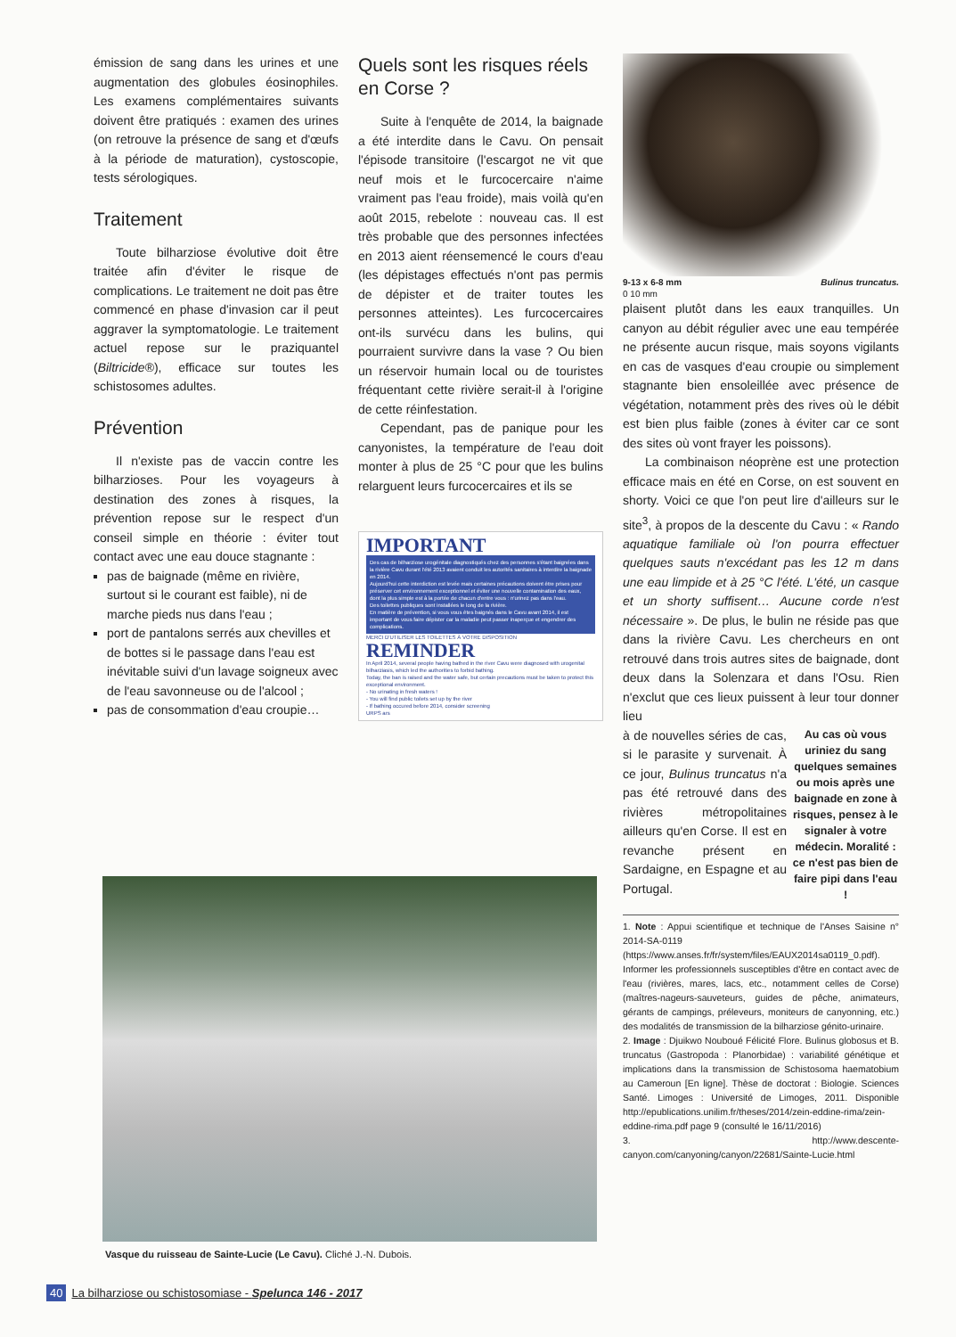émission de sang dans les urines et une augmentation des globules éosinophiles. Les examens complémentaires suivants doivent être pratiqués : examen des urines (on retrouve la présence de sang et d'œufs à la période de maturation), cystoscopie, tests sérologiques.
Traitement
Toute bilharziose évolutive doit être traitée afin d'éviter le risque de complications. Le traitement ne doit pas être commencé en phase d'invasion car il peut aggraver la symptomatologie. Le traitement actuel repose sur le praziquantel (Biltricide®), efficace sur toutes les schistosomes adultes.
Prévention
Il n'existe pas de vaccin contre les bilharzioses. Pour les voyageurs à destination des zones à risques, la prévention repose sur le respect d'un conseil simple en théorie : éviter tout contact avec une eau douce stagnante :
pas de baignade (même en rivière, surtout si le courant est faible), ni de marche pieds nus dans l'eau ;
port de pantalons serrés aux chevilles et de bottes si le passage dans l'eau est inévitable suivi d'un lavage soigneux avec de l'eau savonneuse ou de l'alcool ;
pas de consommation d'eau croupie…
Quels sont les risques réels en Corse ?
Suite à l'enquête de 2014, la baignade a été interdite dans le Cavu. On pensait l'épisode transitoire (l'escargot ne vit que neuf mois et le furcocercaire n'aime vraiment pas l'eau froide), mais voilà qu'en août 2015, rebelote : nouveau cas. Il est très probable que des personnes infectées en 2013 aient réensemencé le cours d'eau (les dépistages effectués n'ont pas permis de dépister et de traiter toutes les personnes atteintes). Les furcocercaires ont-ils survécu dans les bulins, qui pourraient survivre dans la vase ? Ou bien un réservoir humain local ou de touristes fréquentant cette rivière serait-il à l'origine de cette réinfestation.
Cependant, pas de panique pour les canyonistes, la température de l'eau doit monter à plus de 25 °C pour que les bulins relarguent leurs furcocercaires et ils se
IMPORTANT
Des cas de bilharziose urogénitale diagnostiqués chez des personnes s'étant baignées dans la rivière Cavu durant l'été 2013 avaient conduit les autorités sanitaires à interdire la baignade en 2014.
Aujourd'hui cette interdiction est levée mais certaines précautions doivent être prises pour préserver cet environnement exceptionnel et éviter une nouvelle contamination des eaux, dont la plus simple est à la portée de chacun d'entre vous : n'urinez pas dans l'eau.
Des toilettes publiques sont installées le long de la rivière.
En matière de prévention, si vous vous êtes baignés dans le Cavu avant 2014, il est important de vous faire dépister car la maladie peut passer inaperçue et engendrer des complications.
MERCI D'UTILISER LES TOILETTES À VOTRE DISPOSITION
REMINDER
In April 2014, several people having bathed in the river Cavu were diagnosed with urogenital bilharziasis, which led the authorities to forbid bathing.
Today, the ban is raised and the water safe, but certain precautions must be taken to protect this exceptional environment.
- No urinating in fresh waters !
- You will find public toilets set up by the river
- If bathing occured before 2014, consider screening
URPS ars
9-13 x 6-8 mm
0 10 mm Bulinus truncatus.
plaisent plutôt dans les eaux tranquilles. Un canyon au débit régulier avec une eau tempérée ne présente aucun risque, mais soyons vigilants en cas de vasques d'eau croupie ou simplement stagnante bien ensoleillée avec présence de végétation, notamment près des rives où le débit est bien plus faible (zones à éviter car ce sont des sites où vont frayer les poissons).
La combinaison néoprène est une protection efficace mais en été en Corse, on est souvent en shorty. Voici ce que l'on peut lire d'ailleurs sur le site<sup>3</sup>, à propos de la descente du Cavu : « Rando aquatique familiale où l'on pourra effectuer quelques sauts n'excédant pas les 12 m dans une eau limpide et à 25 °C l'été. L'été, un casque et un shorty suffisent… Aucune corde n'est nécessaire ». De plus, le bulin ne réside pas que dans la rivière Cavu. Les chercheurs en ont retrouvé dans trois autres sites de baignade, dont deux dans la Solenzara et dans l'Osu. Rien n'exclut que ces lieux puissent à leur tour donner lieu
Au cas où vous uriniez du sang quelques semaines ou mois après une baignade en zone à risques, pensez à le signaler à votre médecin. Moralité : ce n'est pas bien de faire pipi dans l'eau !
à de nouvelles séries de cas, si le parasite y survenait. À ce jour, Bulinus truncatus n'a pas été retrouvé dans des rivières métropolitaines ailleurs qu'en Corse. Il est en revanche présent en Sardaigne, en Espagne et au Portugal.
1. Note : Appui scientifique et technique de l'Anses Saisine n° 2014-SA-0119 (https://www.anses.fr/fr/system/files/EAUX2014sa0119_0.pdf). Informer les professionnels susceptibles d'être en contact avec de l'eau (rivières, mares, lacs, etc., notamment celles de Corse) (maîtres-nageurs-sauveteurs, guides de pêche, animateurs, gérants de campings, préleveurs, moniteurs de canyonning, etc.) des modalités de transmission de la bilharziose génito-urinaire.
2. Image : Djuikwo Nouboué Félicité Flore. Bulinus globosus et B. truncatus (Gastropoda : Planorbidae) : variabilité génétique et implications dans la transmission de Schistosoma haematobium au Cameroun [En ligne]. Thèse de doctorat : Biologie. Sciences Santé. Limoges : Université de Limoges, 2011. Disponible http://epublications.unilim.fr/theses/2014/zein-eddine-rima/zein-eddine-rima.pdf page 9 (consulté le 16/11/2016)
3. http://www.descente-canyon.com/canyoning/canyon/22681/Sainte-Lucie.html
Vasque du ruisseau de Sainte-Lucie (Le Cavu). Cliché J.-N. Dubois.
40 La bilharziose ou schistosomiase - Spelunca 146 - 2017